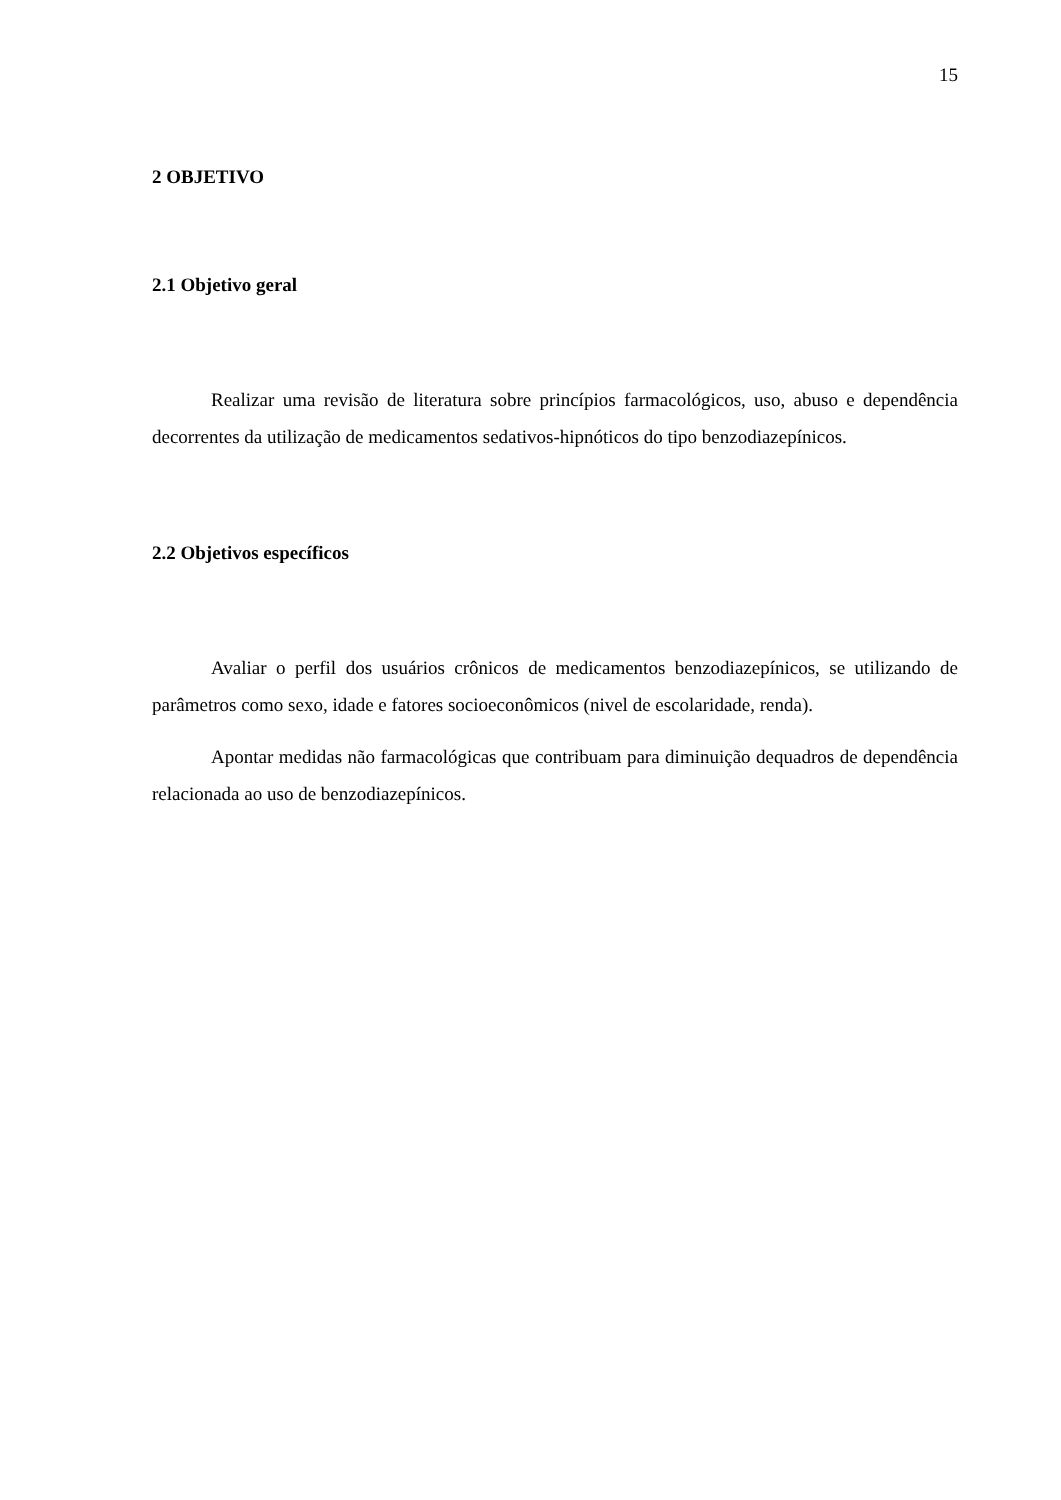15
2 OBJETIVO
2.1 Objetivo geral
Realizar uma revisão de literatura sobre princípios farmacológicos, uso, abuso e dependência decorrentes da utilização de medicamentos sedativos-hipnóticos do tipo benzodiazepínicos.
2.2 Objetivos específicos
Avaliar o perfil dos usuários crônicos de medicamentos benzodiazepínicos, se utilizando de parâmetros como sexo, idade e fatores socioeconômicos (nivel de escolaridade, renda).
Apontar medidas não farmacológicas que contribuam para diminuição dequadros de dependência relacionada ao uso de benzodiazepínicos.